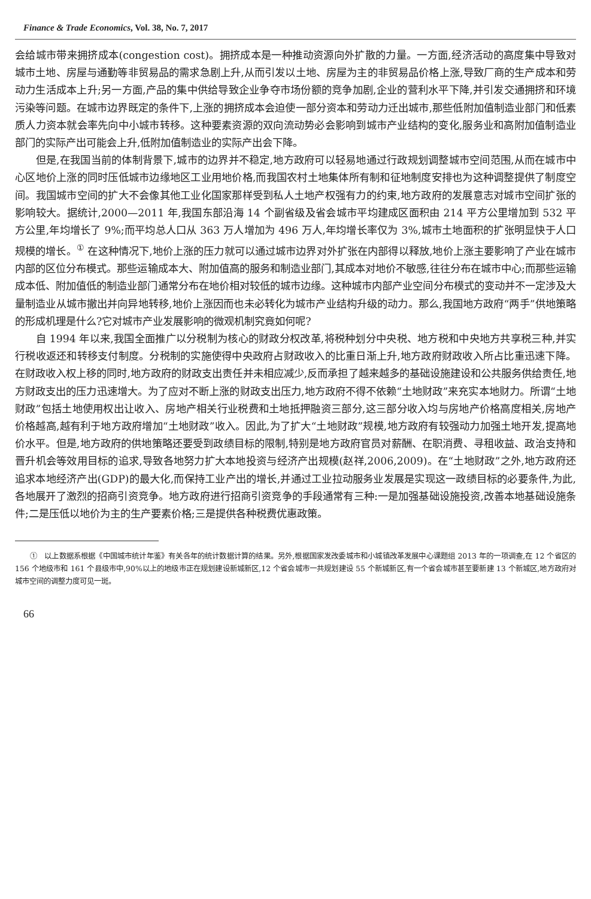Finance & Trade Economics, Vol. 38, No. 7, 2017
会给城市带来拥挤成本(congestion cost)。拥挤成本是一种推动资源向外扩散的力量。一方面,经济活动的高度集中导致对城市土地、房屋与通勤等非贸易品的需求急剧上升,从而引发以土地、房屋为主的非贸易品价格上涨,导致厂商的生产成本和劳动力生活成本上升;另一方面,产品的集中供给导致企业争夺市场份额的竞争加剧,企业的营利水平下降,并引发交通拥挤和环境污染等问题。在城市边界既定的条件下,上涨的拥挤成本会迫使一部分资本和劳动力迁出城市,那些低附加值制造业部门和低素质人力资本就会率先向中小城市转移。这种要素资源的双向流动势必会影响到城市产业结构的变化,服务业和高附加值制造业部门的实际产出可能会上升,低附加值制造业的实际产出会下降。
但是,在我国当前的体制背景下,城市的边界并不稳定,地方政府可以轻易地通过行政规划调整城市空间范围,从而在城市中心区地价上涨的同时压低城市边缘地区工业用地价格,而我国农村土地集体所有制和征地制度安排也为这种调整提供了制度空间。我国城市空间的扩大不会像其他工业化国家那样受到私人土地产权强有力的约束,地方政府的发展意志对城市空间扩张的影响较大。据统计,2000—2011 年,我国东部沿海 14 个副省级及省会城市平均建成区面积由 214 平方公里增加到 532 平方公里,年均增长了 9%;而平均总人口从 363 万人增加为 496 万人,年均增长率仅为 3%,城市土地面积的扩张明显快于人口规模的增长。<sup>①</sup> 在这种情况下,地价上涨的压力就可以通过城市边界对外扩张在内部得以释放,地价上涨主要影响了产业在城市内部的区位分布模式。那些运输成本大、附加值高的服务和制造业部门,其成本对地价不敏感,往往分布在城市中心;而那些运输成本低、附加值低的制造业部门通常分布在地价相对较低的城市边缘。这种城市内部产业空间分布模式的变动并不一定涉及大量制造业从城市撤出并向异地转移,地价上涨因而也未必转化为城市产业结构升级的动力。那么,我国地方政府“两手”供地策略的形成机理是什么?它对城市产业发展影响的微观机制究竟如何呢?
自 1994 年以来,我国全面推广以分税制为核心的财政分权改革,将税种划分中央税、地方税和中央地方共享税三种,并实行税收返还和转移支付制度。分税制的实施使得中央政府占财政收入的比重日渐上升,地方政府财政收入所占比重迅速下降。在财政收入权上移的同时,地方政府的财政支出责任并未相应减少,反而承担了越来越多的基础设施建设和公共服务供给责任,地方财政支出的压力迅速增大。为了应对不断上涨的财政支出压力,地方政府不得不依赖“土地财政”来充实本地财力。所谓“土地财政”包括土地使用权出让收入、房地产相关行业税费和土地抵押融资三部分,这三部分收入均与房地产价格高度相关,房地产价格越高,越有利于地方政府增加“土地财政”收入。因此,为了扩大“土地财政”规模,地方政府有较强动力加强土地开发,提高地价水平。但是,地方政府的供地策略还要受到政绩目标的限制,特别是地方政府官员对薪酬、在职消费、寻租收益、政治支持和晋升机会等效用目标的追求,导致各地努力扩大本地投资与经济产出规模(赵祥,2006,2009)。在“土地财政”之外,地方政府还追求本地经济产出(GDP)的最大化,而保持工业产出的增长,并通过工业拉动服务业发展是实现这一政绩目标的必要条件,为此,各地展开了激烈的招商引资竞争。地方政府进行招商引资竞争的手段通常有三种:一是加强基础设施投资,改善本地基础设施条件;二是压低以地价为主的生产要素价格;三是提供各种税费优惠政策。
①　以上数据系根据《中国城市统计年鉴》有关各年的统计数据计算的结果。另外,根据国家发改委城市和小城镇改革发展中心课题组 2013 年的一项调查,在 12 个省区的 156 个地级市和 161 个县级市中,90%以上的地级市正在规划建设新城新区,12 个省会城市一共规划建设 55 个新城新区,有一个省会城市甚至要新建 13 个新城区,地方政府对城市空间的调整力度可见一斑。
66